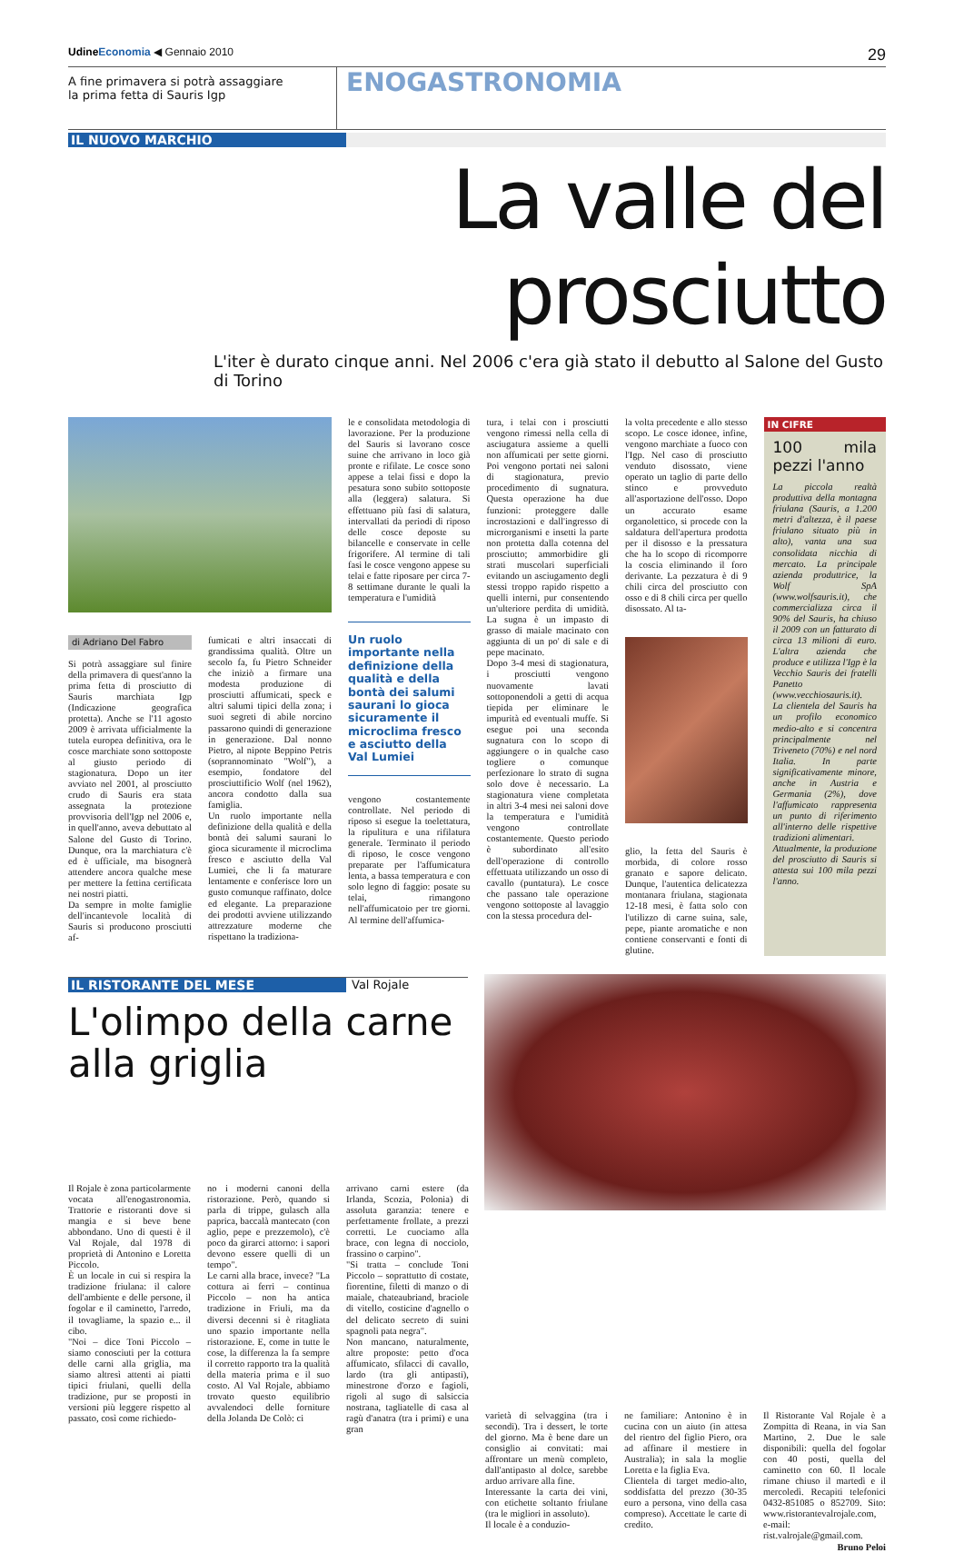Udine Economia ◀ Gennaio 2010
29
A fine primavera si potrà assaggiare
la prima fetta di Sauris Igp
ENOGASTRONOMIA
IL NUOVO MARCHIO
La valle del prosciutto
L'iter è durato cinque anni. Nel 2006 c'era già stato il debutto al Salone del Gusto di Torino
di Adriano Del Fabro
Si potrà assaggiare sul finire della primavera di quest'anno la prima fetta di prosciutto di Sauris marchiata Igp (Indicazione geografica protetta). Anche se l'11 agosto 2009 è arrivata ufficialmente la tutela europea definitiva, ora le cosce marchiate sono sottoposte al giusto periodo di stagionatura. Dopo un iter avviato nel 2001, al prosciutto crudo di Sauris era stata assegnata la protezione provvisoria dell'Igp nel 2006 e, in quell'anno, aveva debuttato al Salone del Gusto di Torino. Dunque, ora la marchiatura c'è ed è ufficiale, ma bisognerà attendere ancora qualche mese per mettere la fettina certificata nei nostri piatti.
Da sempre in molte famiglie dell'incantevole località di Sauris si producono prosciutti af-
fumicati e altri insaccati di grandissima qualità. Oltre un secolo fa, fu Pietro Schneider che iniziò a firmare una modesta produzione di prosciutti affumicati, speck e altri salumi tipici della zona; i suoi segreti di abile norcino passarono quindi di generazione in generazione. Dal nonno Pietro, al nipote Beppino Petris (soprannominato "Wolf"), a esempio, fondatore del prosciuttificio Wolf (nel 1962), ancora condotto dalla sua famiglia.
Un ruolo importante nella definizione della qualità e della bontà dei salumi saurani lo gioca sicuramente il microclima fresco e asciutto della Val Lumiei, che li fa maturare lentamente e conferisce loro un gusto comunque raffinato, dolce ed elegante. La preparazione dei prodotti avviene utilizzando attrezzature moderne che rispettano la tradiziona-
le e consolidata metodologia di lavorazione. Per la produzione del Sauris si lavorano cosce suine che arrivano in loco già pronte e rifilate. Le cosce sono appese a telai fissi e dopo la pesatura sono subito sottoposte alla (leggera) salatura. Si effettuano più fasi di salatura, intervallati da periodi di riposo delle cosce deposte su bilancelle e conservate in celle frigorifere. Al termine di tali fasi le cosce vengono appese su telai e fatte riposare per circa 7-8 settimane durante le quali la temperatura e l'umidità
Un ruolo importante nella definizione della qualità e della bontà dei salumi saurani lo gioca sicuramente il microclima fresco e asciutto della Val Lumiei
vengono costantemente controllate. Nel periodo di riposo si esegue la toelettatura, la ripulitura e una rifilatura generale. Terminato il periodo di riposo, le cosce vengono preparate per l'affumicatura lenta, a bassa temperatura e con solo legno di faggio: posate su telai, rimangono nell'affumicatoio per tre giorni. Al termine dell'affumica-
tura, i telai con i prosciutti vengono rimessi nella cella di asciugatura assieme a quelli non affumicati per sette giorni. Poi vengono portati nei saloni di stagionatura, previo procedimento di sugnatura. Questa operazione ha due funzioni: proteggere dalle incrostazioni e dall'ingresso di microrganismi e insetti la parte non protetta dalla cotenna del prosciutto; ammorbidire gli strati muscolari superficiali evitando un asciugamento degli stessi troppo rapido rispetto a quelli interni, pur consentendo un'ulteriore perdita di umidità. La sugna è un impasto di grasso di maiale macinato con aggiunta di un po' di sale e di pepe macinato.
Dopo 3-4 mesi di stagionatura, i prosciutti vengono nuovamente lavati sottoponendoli a getti di acqua tiepida per eliminare le impurità ed eventuali muffe. Si esegue poi una seconda sugnatura con lo scopo di aggiungere o in qualche caso togliere o comunque perfezionare lo strato di sugna solo dove è necessario. La stagionatura viene completata in altri 3-4 mesi nei saloni dove la temperatura e l'umidità vengono controllate costantemente. Questo periodo è subordinato all'esito dell'operazione di controllo effettuata utilizzando un osso di cavallo (puntatura). Le cosce che passano tale operazione vengono sottoposte al lavaggio con la stessa procedura del-
la volta precedente e allo stesso scopo. Le cosce idonee, infine, vengono marchiate a fuoco con l'Igp. Nel caso di prosciutto venduto disossato, viene operato un taglio di parte dello stinco e provveduto all'asportazione dell'osso. Dopo un accurato esame organolettico, si procede con la saldatura dell'apertura prodotta per il disosso e la pressatura che ha lo scopo di ricomporre la coscia eliminando il foro derivante. La pezzatura è di 9 chili circa del prosciutto con osso e di 8 chili circa per quello disossato. Al ta-
glio, la fetta del Sauris è morbida, di colore rosso granato e sapore delicato. Dunque, l'autentica delicatezza montanara friulana, stagionata 12-18 mesi, è fatta solo con l'utilizzo di carne suina, sale, pepe, piante aromatiche e non contiene conservanti e fonti di glutine.
IN CIFRE
100 mila pezzi l'anno
La piccola realtà produttiva della montagna friulana (Sauris, a 1.200 metri d'altezza, è il paese friulano situato più in alto), vanta una sua consolidata nicchia di mercato. La principale azienda produttrice, la Wolf SpA (www.wolfsauris.it), che commercializza circa il 90% del Sauris, ha chiuso il 2009 con un fatturato di circa 13 milioni di euro. L'altra azienda che produce e utilizza l'Igp è la Vecchio Sauris dei fratelli Panetto (www.vecchiosauris.it).
La clientela del Sauris ha un profilo economico medio-alto e si concentra principalmente nel Triveneto (70%) e nel nord Italia. In parte significativamente minore, anche in Austria e Germania (2%), dove l'affumicato rappresenta un punto di riferimento all'interno delle rispettive tradizioni alimentari.
Attualmente, la produzione del prosciutto di Sauris si attesta sui 100 mila pezzi l'anno.
IL RISTORANTE DEL MESE Val Rojale
L'olimpo della carne alla griglia
Il Rojale è zona particolarmente vocata all'enogastronomia. Trattorie e ristoranti dove si mangia e si beve bene abbondano. Uno di questi è il Val Rojale, dal 1978 di proprietà di Antonino e Loretta Piccolo.
È un locale in cui si respira la tradizione friulana: il calore dell'ambiente e delle persone, il fogolar e il caminetto, l'arredo, il tovagliame, la spazio e... il cibo.
"Noi – dice Toni Piccolo – siamo conosciuti per la cottura delle carni alla griglia, ma siamo altresì attenti ai piatti tipici friulani, quelli della tradizione, pur se proposti in versioni più leggere rispetto al passato, così come richiedo-
no i moderni canoni della ristorazione. Però, quando si parla di trippe, gulasch alla paprica, baccalà mantecato (con aglio, pepe e prezzemolo), c'è poco da girarci attorno: i sapori devono essere quelli di un tempo".
Le carni alla brace, invece? "La cottura ai ferri – continua Piccolo – non ha antica tradizione in Friuli, ma da diversi decenni si è ritagliata uno spazio importante nella ristorazione. E, come in tutte le cose, la differenza la fa sempre il corretto rapporto tra la qualità della materia prima e il suo costo. Al Val Rojale, abbiamo trovato questo equilibrio avvalendoci delle forniture della Jolanda De Colò: ci
arrivano carni estere (da Irlanda, Scozia, Polonia) di assoluta garanzia: tenere e perfettamente frollate, a prezzi corretti. Le cuociamo alla brace, con legna di nocciolo, frassino o carpino".
"Si tratta – conclude Toni Piccolo – soprattutto di costate, fiorentine, filetti di manzo o di maiale, chateaubriand, braciole di vitello, costicine d'agnello o del delicato secreto di suini spagnoli pata negra".
Non mancano, naturalmente, altre proposte: petto d'oca affumicato, sfilacci di cavallo, lardo (tra gli antipasti), minestrone d'orzo e fagioli, rigoli al sugo di salsiccia nostrana, tagliatelle di casa al ragù d'anatra (tra i primi) e una gran
varietà di selvaggina (tra i secondi). Tra i dessert, le torte del giorno. Ma è bene dare un consiglio ai convitati: mai affrontare un menù completo, dall'antipasto al dolce, sarebbe arduo arrivare alla fine.
Interessante la carta dei vini, con etichette soltanto friulane (tra le migliori in assoluto).
Il locale è a conduzio-
ne familiare: Antonino è in cucina con un aiuto (in attesa del rientro del figlio Piero, ora ad affinare il mestiere in Australia); in sala la moglie Loretta e la figlia Eva.
Clientela di target medio-alto, soddisfatta del prezzo (30-35 euro a persona, vino della casa compreso). Accettate le carte di credito.
Il Ristorante Val Rojale è a Zompitta di Reana, in via San Martino, 2. Due le sale disponibili: quella del fogolar con 40 posti, quella del caminetto con 60. Il locale rimane chiuso il martedì e il mercoledì. Recapiti telefonici 0432-851085 o 852709. Sito: www.ristorantevalrojale.com, e-mail: rist.valrojale@gmail.com.
Bruno Peloi